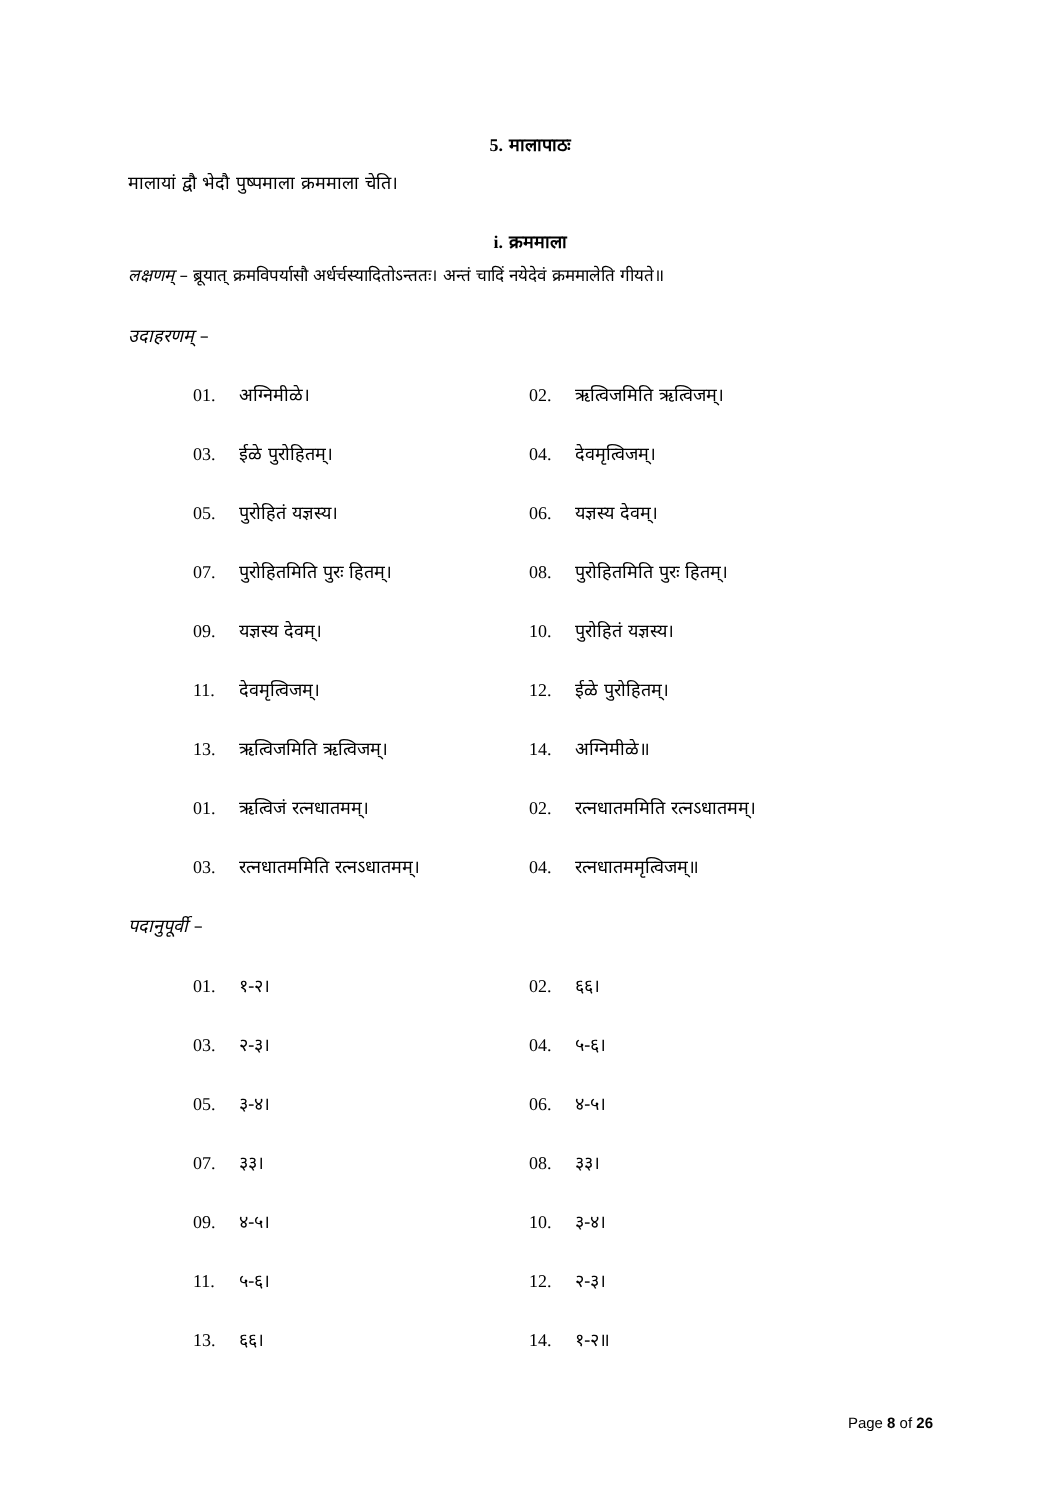5. मालापाठः
मालायां द्वौ भेदौ पुष्पमाला क्रममाला चेति।
i. क्रममाला
लक्षणम् – ब्रूयात् क्रमविपर्यासौ अर्धर्चस्यादितोऽन्ततः। अन्तं चादिं नयेदेवं क्रममालेति गीयते॥
उदाहरणम् –
01. अग्निमीळे। 02. ऋत्विजमिति ऋत्विजम्।
03. ईळे पुरोहितम्। 04. देवमृत्विजम्।
05. पुरोहितं यज्ञस्य। 06. यज्ञस्य देवम्।
07. पुरोहितमिति पुरः हितम्। 08. पुरोहितमिति पुरः हितम्।
09. यज्ञस्य देवम्। 10. पुरोहितं यज्ञस्य।
11. देवमृत्विजम्। 12. ईळे पुरोहितम्।
13. ऋत्विजमिति ऋत्विजम्। 14. अग्निमीळे॥
01. ऋत्विजं रत्नधातमम्। 02. रत्नधातममिति रत्नऽधातमम्।
03. रत्नधातममिति रत्नऽधातमम्। 04. रत्नधातममृत्विजम्॥
पदानुपूर्वी –
01. १-२। 02. ६६।
03. २-३। 04. ५-६।
05. ३-४। 06. ४-५।
07. ३३। 08. ३३।
09. ४-५। 10. ३-४।
11. ५-६। 12. २-३।
13. ६६। 14. १-२॥
Page 8 of 26